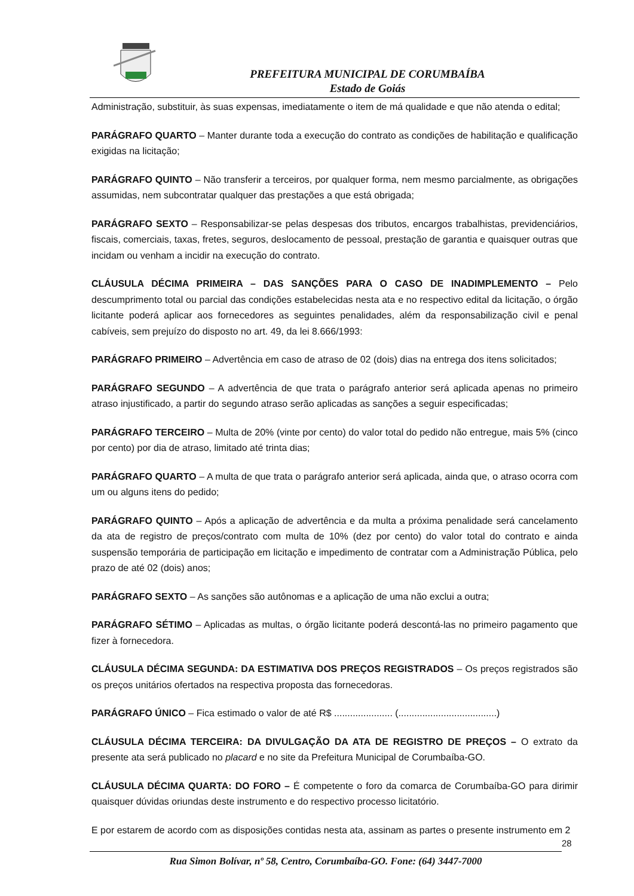PREFEITURA MUNICIPAL DE CORUMBAÍBA
Estado de Goiás
Administração, substituir, às suas expensas, imediatamente o item de má qualidade e que não atenda o edital;
PARÁGRAFO QUARTO – Manter durante toda a execução do contrato as condições de habilitação e qualificação exigidas na licitação;
PARÁGRAFO QUINTO – Não transferir a terceiros, por qualquer forma, nem mesmo parcialmente, as obrigações assumidas, nem subcontratar qualquer das prestações a que está obrigada;
PARÁGRAFO SEXTO – Responsabilizar-se pelas despesas dos tributos, encargos trabalhistas, previdenciários, fiscais, comerciais, taxas, fretes, seguros, deslocamento de pessoal, prestação de garantia e quaisquer outras que incidam ou venham a incidir na execução do contrato.
CLÁUSULA DÉCIMA PRIMEIRA – DAS SANÇÕES PARA O CASO DE INADIMPLEMENTO – Pelo descumprimento total ou parcial das condições estabelecidas nesta ata e no respectivo edital da licitação, o órgão licitante poderá aplicar aos fornecedores as seguintes penalidades, além da responsabilização civil e penal cabíveis, sem prejuízo do disposto no art. 49, da lei 8.666/1993:
PARÁGRAFO PRIMEIRO – Advertência em caso de atraso de 02 (dois) dias na entrega dos itens solicitados;
PARÁGRAFO SEGUNDO – A advertência de que trata o parágrafo anterior será aplicada apenas no primeiro atraso injustificado, a partir do segundo atraso serão aplicadas as sanções a seguir especificadas;
PARÁGRAFO TERCEIRO – Multa de 20% (vinte por cento) do valor total do pedido não entregue, mais 5% (cinco por cento) por dia de atraso, limitado até trinta dias;
PARÁGRAFO QUARTO – A multa de que trata o parágrafo anterior será aplicada, ainda que, o atraso ocorra com um ou alguns itens do pedido;
PARÁGRAFO QUINTO – Após a aplicação de advertência e da multa a próxima penalidade será cancelamento da ata de registro de preços/contrato com multa de 10% (dez por cento) do valor total do contrato e ainda suspensão temporária de participação em licitação e impedimento de contratar com a Administração Pública, pelo prazo de até 02 (dois) anos;
PARÁGRAFO SEXTO – As sanções são autônomas e a aplicação de uma não exclui a outra;
PARÁGRAFO SÉTIMO – Aplicadas as multas, o órgão licitante poderá descontá-las no primeiro pagamento que fizer à fornecedora.
CLÁUSULA DÉCIMA SEGUNDA: DA ESTIMATIVA DOS PREÇOS REGISTRADOS – Os preços registrados são os preços unitários ofertados na respectiva proposta das fornecedoras.
PARÁGRAFO ÚNICO – Fica estimado o valor de até R$ ...................... (.....................................)
CLÁUSULA DÉCIMA TERCEIRA: DA DIVULGAÇÃO DA ATA DE REGISTRO DE PREÇOS – O extrato da presente ata será publicado no placard e no site da Prefeitura Municipal de Corumbaíba-GO.
CLÁUSULA DÉCIMA QUARTA: DO FORO – É competente o foro da comarca de Corumbaíba-GO para dirimir quaisquer dúvidas oriundas deste instrumento e do respectivo processo licitatório.
E por estarem de acordo com as disposições contidas nesta ata, assinam as partes o presente instrumento em 2
28
Rua Simon Bolívar, nº 58, Centro, Corumbaíba-GO. Fone: (64) 3447-7000